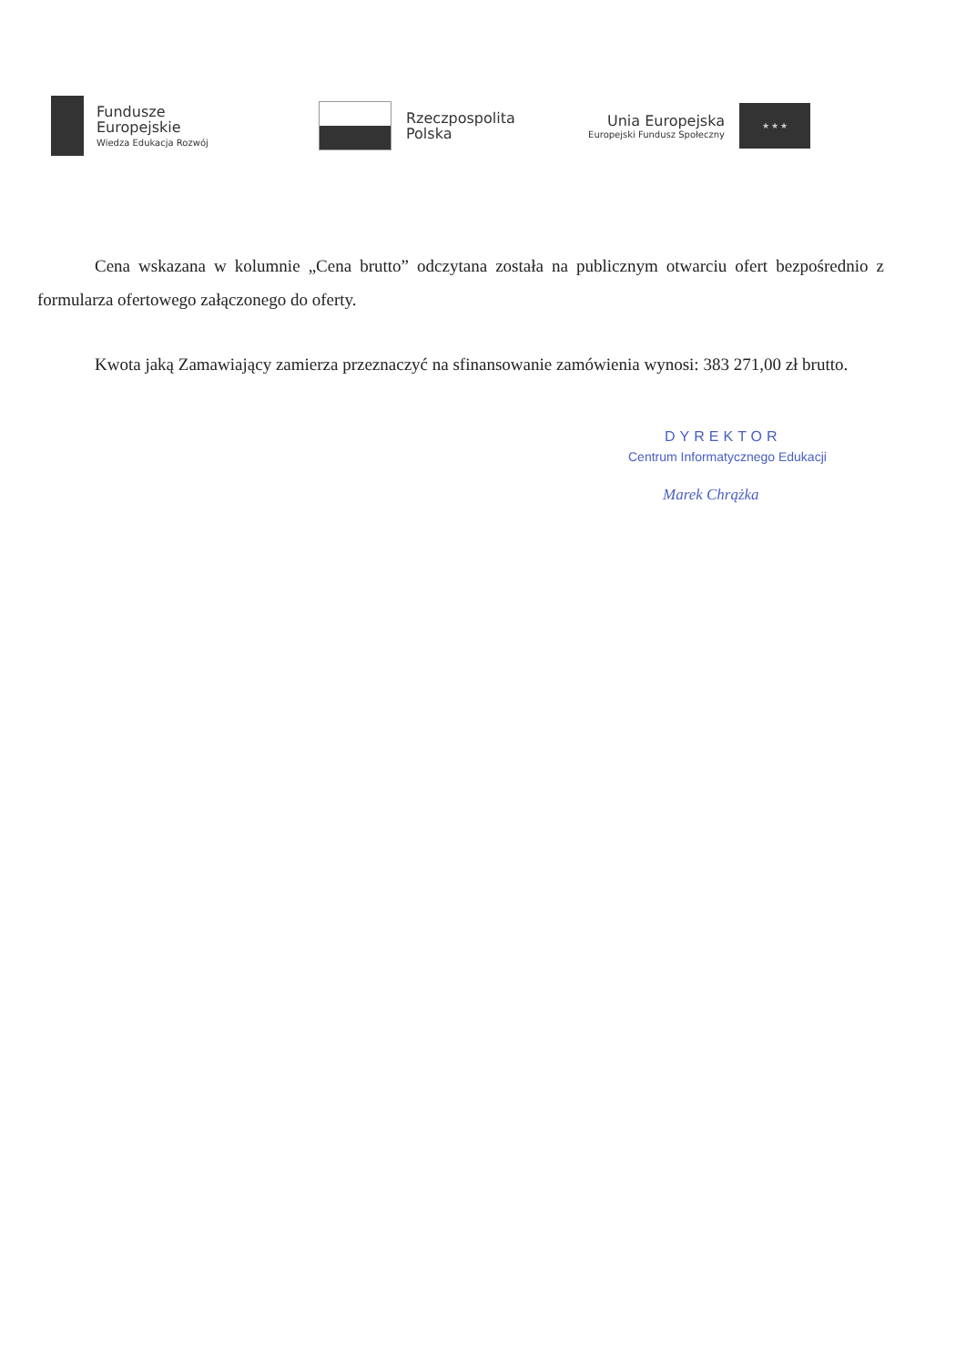Fundusze
Europejskie
Wiedza Edukacja Rozwój
Rzeczpospolita
Polska
Unia Europejska
Europejski Fundusz Społeczny
★ ★ ★
Cena wskazana w kolumnie „Cena brutto” odczytana została na publicznym otwarciu ofert bezpośrednio z formularza ofertowego załączonego do oferty.
Kwota jaką Zamawiający zamierza przeznaczyć na sfinansowanie zamówienia wynosi: 383 271,00 zł brutto.
DYREKTOR
Centrum Informatycznego Edukacji
Marek Chrążka